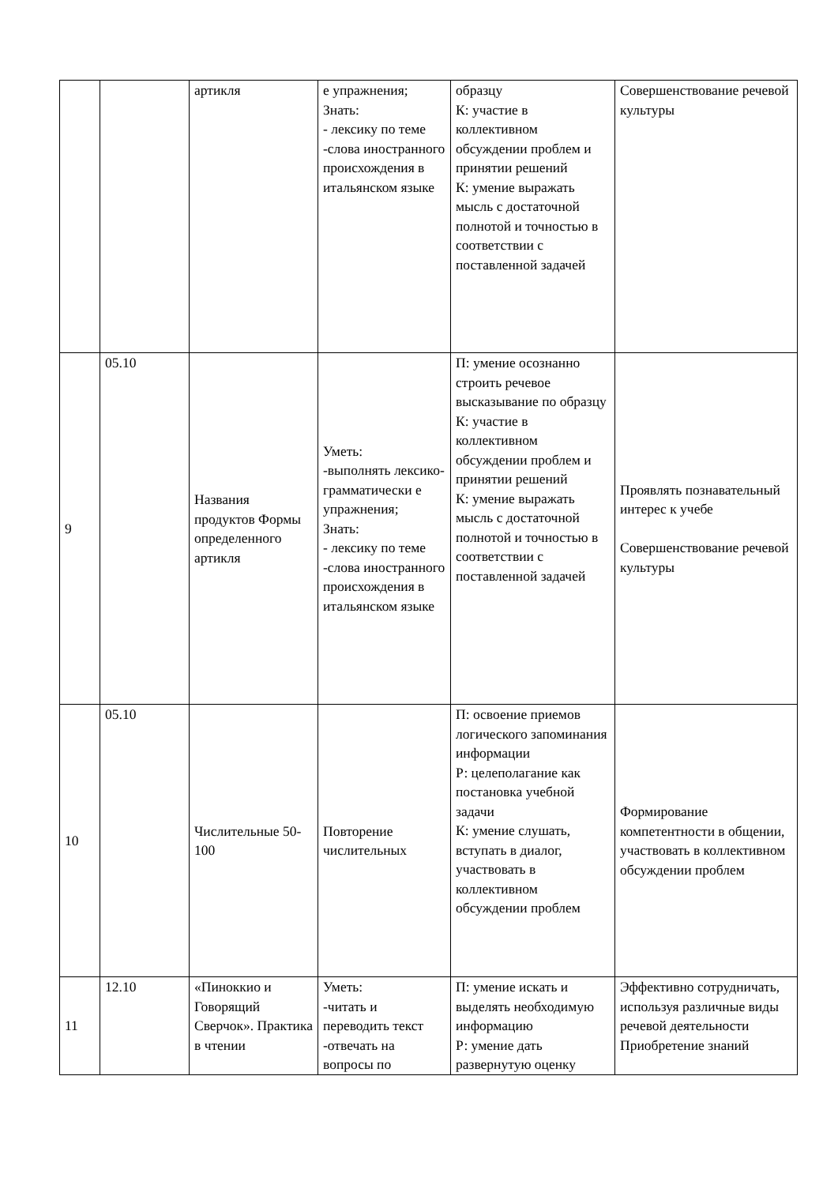| | | артикля | е упражнения; Знать: - лексику по теме -слова иностранного происхождения в итальянском языке | образцу К: участие в коллективном обсуждении проблем и принятии решений К: умение выражать мысль с достаточной полнотой и точностью в соответствии с поставленной задачей | Совершенствование речевой культуры |
| 9 | 05.10 | Названия продуктов Формы определенного артикля | Уметь: -выполнять лексико-грамматически е упражнения; Знать: - лексику по теме -слова иностранного происхождения в итальянском языке | П: умение осознанно строить речевое высказывание по образцу К: участие в коллективном обсуждении проблем и принятии решений К: умение выражать мысль с достаточной полнотой и точностью в соответствии с поставленной задачей | Проявлять познавательный интерес к учебе Совершенствование речевой культуры |
| 10 | 05.10 | Числительные 50-100 | Повторение числительных | П: освоение приемов логического запоминания информации Р: целеполагание как постановка учебной задачи К: умение слушать, вступать в диалог, участвовать в коллективном обсуждении проблем | Формирование компетентности в общении, участвовать в коллективном обсуждении проблем |
| 11 | 12.10 | «Пиноккио и Говорящий Сверчок». Практика в чтении | Уметь: -читать и переводить текст -отвечать на вопросы по | П: умение искать и выделять необходимую информацию Р: умение дать развернутую оценку | Эффективно сотрудничать, используя различные виды речевой деятельности Приобретение знаний |